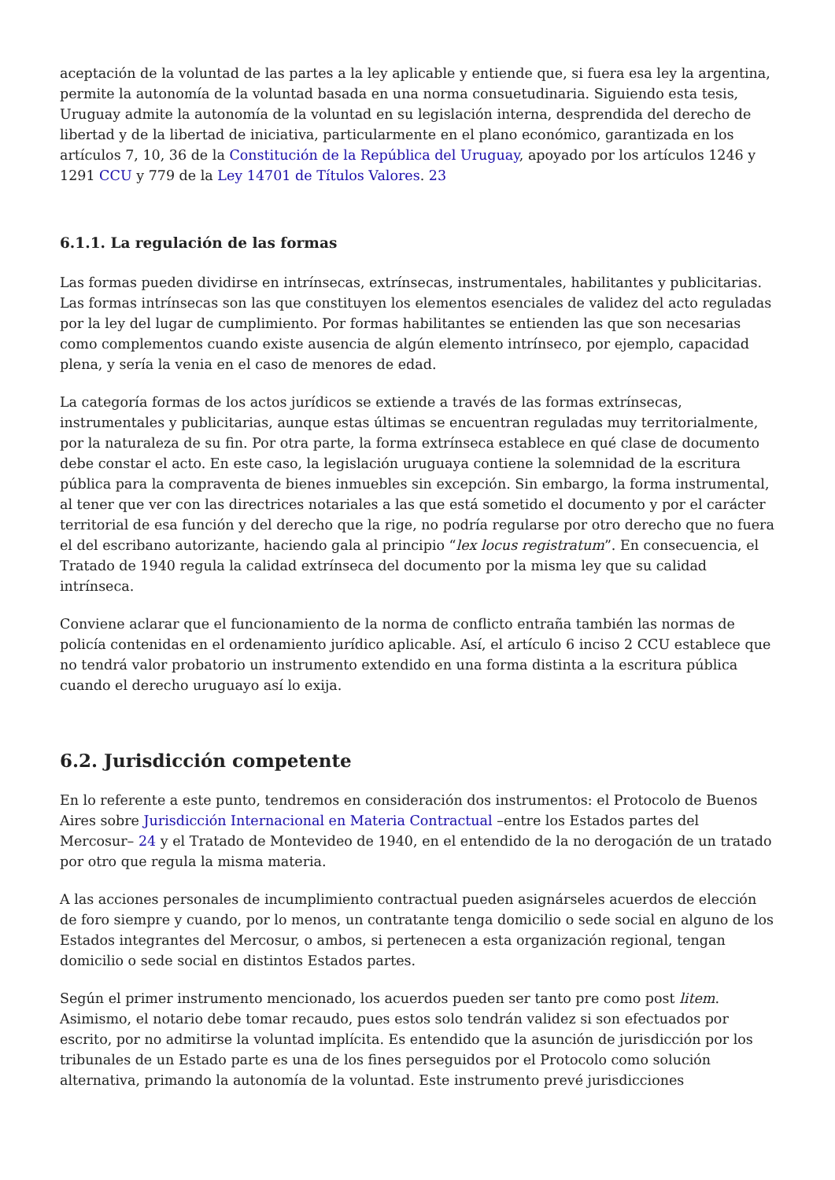aceptación de la voluntad de las partes a la ley aplicable y entiende que, si fuera esa ley la argentina, permite la autonomía de la voluntad basada en una norma consuetudinaria. Siguiendo esta tesis, Uruguay admite la autonomía de la voluntad en su legislación interna, desprendida del derecho de libertad y de la libertad de iniciativa, particularmente en el plano económico, garantizada en los artículos 7, 10, 36 de la Constitución de la República del Uruguay, apoyado por los artículos 1246 y 1291 CCU y 779 de la Ley 14701 de Títulos Valores. 23
6.1.1. La regulación de las formas
Las formas pueden dividirse en intrínsecas, extrínsecas, instrumentales, habilitantes y publicitarias. Las formas intrínsecas son las que constituyen los elementos esenciales de validez del acto reguladas por la ley del lugar de cumplimiento. Por formas habilitantes se entienden las que son necesarias como complementos cuando existe ausencia de algún elemento intrínseco, por ejemplo, capacidad plena, y sería la venia en el caso de menores de edad.
La categoría formas de los actos jurídicos se extiende a través de las formas extrínsecas, instrumentales y publicitarias, aunque estas últimas se encuentran reguladas muy territorialmente, por la naturaleza de su fin. Por otra parte, la forma extrínseca establece en qué clase de documento debe constar el acto. En este caso, la legislación uruguaya contiene la solemnidad de la escritura pública para la compraventa de bienes inmuebles sin excepción. Sin embargo, la forma instrumental, al tener que ver con las directrices notariales a las que está sometido el documento y por el carácter territorial de esa función y del derecho que la rige, no podría regularse por otro derecho que no fuera el del escribano autorizante, haciendo gala al principio “lex locus registratum”. En consecuencia, el Tratado de 1940 regula la calidad extrínseca del documento por la misma ley que su calidad intrínseca.
Conviene aclarar que el funcionamiento de la norma de conflicto entraña también las normas de policía contenidas en el ordenamiento jurídico aplicable. Así, el artículo 6 inciso 2 CCU establece que no tendrá valor probatorio un instrumento extendido en una forma distinta a la escritura pública cuando el derecho uruguayo así lo exija.
6.2. Jurisdicción competente
En lo referente a este punto, tendremos en consideración dos instrumentos: el Protocolo de Buenos Aires sobre Jurisdicción Internacional en Materia Contractual –entre los Estados partes del Mercosur– 24 y el Tratado de Montevideo de 1940, en el entendido de la no derogación de un tratado por otro que regula la misma materia.
A las acciones personales de incumplimiento contractual pueden asignárseles acuerdos de elección de foro siempre y cuando, por lo menos, un contratante tenga domicilio o sede social en alguno de los Estados integrantes del Mercosur, o ambos, si pertenecen a esta organización regional, tengan domicilio o sede social en distintos Estados partes.
Según el primer instrumento mencionado, los acuerdos pueden ser tanto pre como post litem. Asimismo, el notario debe tomar recaudo, pues estos solo tendrán validez si son efectuados por escrito, por no admitirse la voluntad implícita. Es entendido que la asunción de jurisdicción por los tribunales de un Estado parte es una de los fines perseguidos por el Protocolo como solución alternativa, primando la autonomía de la voluntad. Este instrumento prevé jurisdicciones